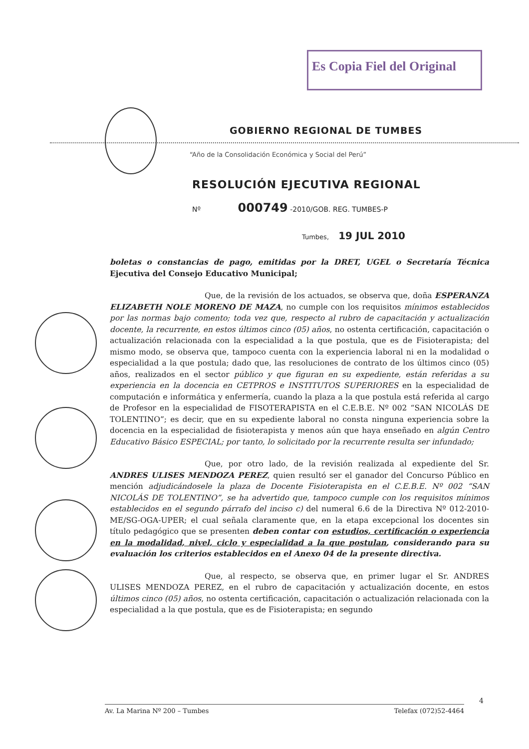Es Copia Fiel del Original
GOBIERNO REGIONAL DE TUMBES
“Año de la Consolidación Económica y Social del Perú”
RESOLUCIÓN EJECUTIVA REGIONAL
Nº 000749 -2010/GOB. REG. TUMBES-P
Tumbes, 19 JUL 2010
boletas o constancias de pago, emitidas por la DRET, UGEL o Secretaría Técnica Ejecutiva del Consejo Educativo Municipal;
Que, de la revisión de los actuados, se observa que, doña ESPERANZA ELIZABETH NOLE MORENO DE MAZA, no cumple con los requisitos mínimos establecidos por las normas bajo comento; toda vez que, respecto al rubro de capacitación y actualización docente, la recurrente, en estos últimos cinco (05) años, no ostenta certificación, capacitación o actualización relacionada con la especialidad a la que postula, que es de Fisioterapista; del mismo modo, se observa que, tampoco cuenta con la experiencia laboral ni en la modalidad o especialidad a la que postula; dado que, las resoluciones de contrato de los últimos cinco (05) años, realizados en el sector público y que figuran en su expediente, están referidas a su experiencia en la docencia en CETPROS e INSTITUTOS SUPERIORES en la especialidad de computación e informática y enfermería, cuando la plaza a la que postula está referida al cargo de Profesor en la especialidad de FISOTERAPISTA en el C.E.B.E. Nº 002 “SAN NICOLÁS DE TOLENTINO”; es decir, que en su expediente laboral no consta ninguna experiencia sobre la docencia en la especialidad de fisioterapista y menos aún que haya enseñado en algún Centro Educativo Básico ESPECIAL; por tanto, lo solicitado por la recurrente resulta ser infundado;
Que, por otro lado, de la revisión realizada al expediente del Sr. ANDRES ULISES MENDOZA PEREZ, quien resultó ser el ganador del Concurso Público en mención adjudicándosele la plaza de Docente Fisioterapista en el C.E.B.E. Nº 002 “SAN NICOLÁS DE TOLENTINO”, se ha advertido que, tampoco cumple con los requisitos mínimos establecidos en el segundo párrafo del inciso c) del numeral 6.6 de la Directiva Nº 012-2010-ME/SG-OGA-UPER; el cual señala claramente que, en la etapa excepcional los docentes sin título pedagógico que se presenten deben contar con estudios, certificación o experiencia en la modalidad, nivel, ciclo y especialidad a la que postulan, considerando para su evaluación los criterios establecidos en el Anexo 04 de la presente directiva.
Que, al respecto, se observa que, en primer lugar el Sr. ANDRES ULISES MENDOZA PEREZ, en el rubro de capacitación y actualización docente, en estos últimos cinco (05) años, no ostenta certificación, capacitación o actualización relacionada con la especialidad a la que postula, que es de Fisioterapista; en segundo
4
Av. La Marina Nº 200 – Tumbes Telefax (072)52-4464